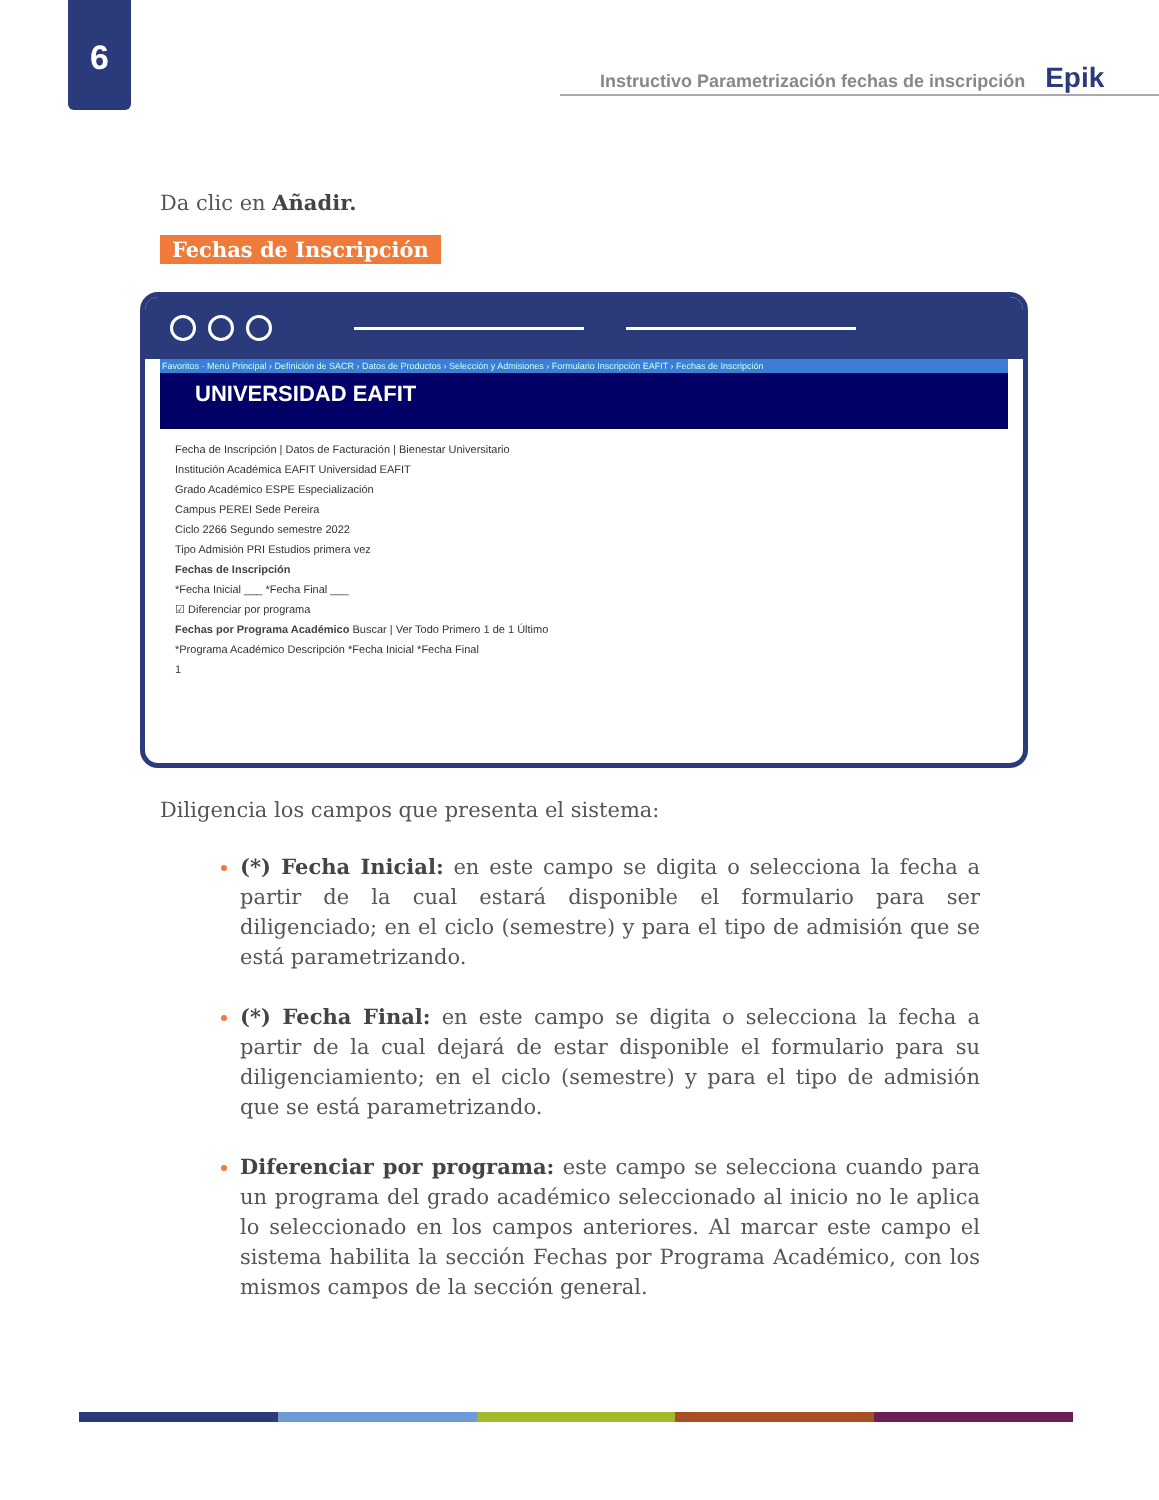6
Instructivo Parametrización fechas de inscripción Epik
Da clic en Añadir.
Fechas de Inscripción
Favoritos · Menú Principal › Definición de SACR › Datos de Productos › Selección y Admisiones › Formulario Inscripción EAFIT › Fechas de Inscripción
UNIVERSIDAD EAFIT
Fecha de Inscripción | Datos de Facturación | Bienestar Universitario
Institución Académica EAFIT Universidad EAFIT
Grado Académico ESPE Especialización
Campus PEREI Sede Pereira
Ciclo 2266 Segundo semestre 2022
Tipo Admisión PRI Estudios primera vez
Fechas de Inscripción
*Fecha Inicial ___ *Fecha Final ___
☑ Diferenciar por programa
Fechas por Programa Académico Buscar | Ver Todo Primero 1 de 1 Último
*Programa Académico Descripción *Fecha Inicial *Fecha Final
1
Diligencia los campos que presenta el sistema:
(*) Fecha Inicial: en este campo se digita o selecciona la fecha a partir de la cual estará disponible el formulario para ser diligenciado; en el ciclo (semestre) y para el tipo de admisión que se está parametrizando.
(*) Fecha Final: en este campo se digita o selecciona la fecha a partir de la cual dejará de estar disponible el formulario para su diligenciamiento; en el ciclo (semestre) y para el tipo de admisión que se está parametrizando.
Diferenciar por programa: este campo se selecciona cuando para un programa del grado académico seleccionado al inicio no le aplica lo seleccionado en los campos anteriores. Al marcar este campo el sistema habilita la sección Fechas por Programa Académico, con los mismos campos de la sección general.